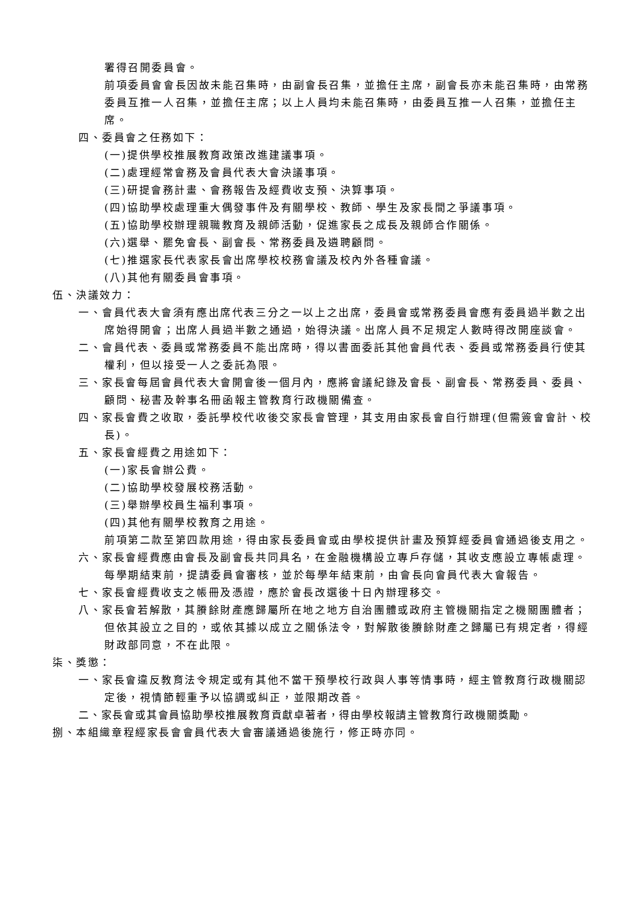署得召開委員會。
前項委員會會長因故未能召集時，由副會長召集，並擔任主席，副會長亦未能召集時，由常務委員互推一人召集，並擔任主席；以上人員均未能召集時，由委員互推一人召集，並擔任主席。
四、委員會之任務如下：
(一)提供學校推展教育政策改進建議事項。
(二)處理經常會務及會員代表大會決議事項。
(三)研提會務計畫、會務報告及經費收支預、決算事項。
(四)協助學校處理重大偶發事件及有關學校、教師、學生及家長間之爭議事項。
(五)協助學校辦理親職教育及親師活動，促進家長之成長及親師合作關係。
(六)選舉、罷免會長、副會長、常務委員及遴聘顧問。
(七)推選家長代表家長會出席學校校務會議及校內外各種會議。
(八)其他有關委員會事項。
伍、決議效力：
一、會員代表大會須有應出席代表三分之一以上之出席，委員會或常務委員會應有委員過半數之出席始得開會；出席人員過半數之通過，始得決議。出席人員不足規定人數時得改開座談會。
二、會員代表、委員或常務委員不能出席時，得以書面委託其他會員代表、委員或常務委員行使其權利，但以接受一人之委託為限。
三、家長會每屆會員代表大會開會後一個月內，應將會議紀錄及會長、副會長、常務委員、委員、顧問、秘書及幹事名冊函報主管教育行政機關備查。
四、家長會費之收取，委託學校代收後交家長會管理，其支用由家長會自行辦理(但需簽會會計、校長)。
五、家長會經費之用途如下：
(一)家長會辦公費。
(二)協助學校發展校務活動。
(三)舉辦學校員生福利事項。
(四)其他有關學校教育之用途。
前項第二款至第四款用途，得由家長委員會或由學校提供計畫及預算經委員會通過後支用之。
六、家長會經費應由會長及副會長共同具名，在金融機構設立專戶存儲，其收支應設立專帳處理。每學期結束前，提請委員會審核，並於每學年結束前，由會長向會員代表大會報告。
七、家長會經費收支之帳冊及憑證，應於會長改選後十日內辦理移交。
八、家長會若解散，其賸餘財產應歸屬所在地之地方自治團體或政府主管機關指定之機關團體者；但依其設立之目的，或依其據以成立之關係法令，對解散後賸餘財產之歸屬已有規定者，得經財政部同意，不在此限。
柒、獎懲：
一、家長會違反教育法令規定或有其他不當干預學校行政與人事等情事時，經主管教育行政機關認定後，視情節輕重予以協調或糾正，並限期改善。
二、家長會或其會員協助學校推展教育貢獻卓著者，得由學校報請主管教育行政機關獎勵。
捌、本組織章程經家長會會員代表大會審議通過後施行，修正時亦同。